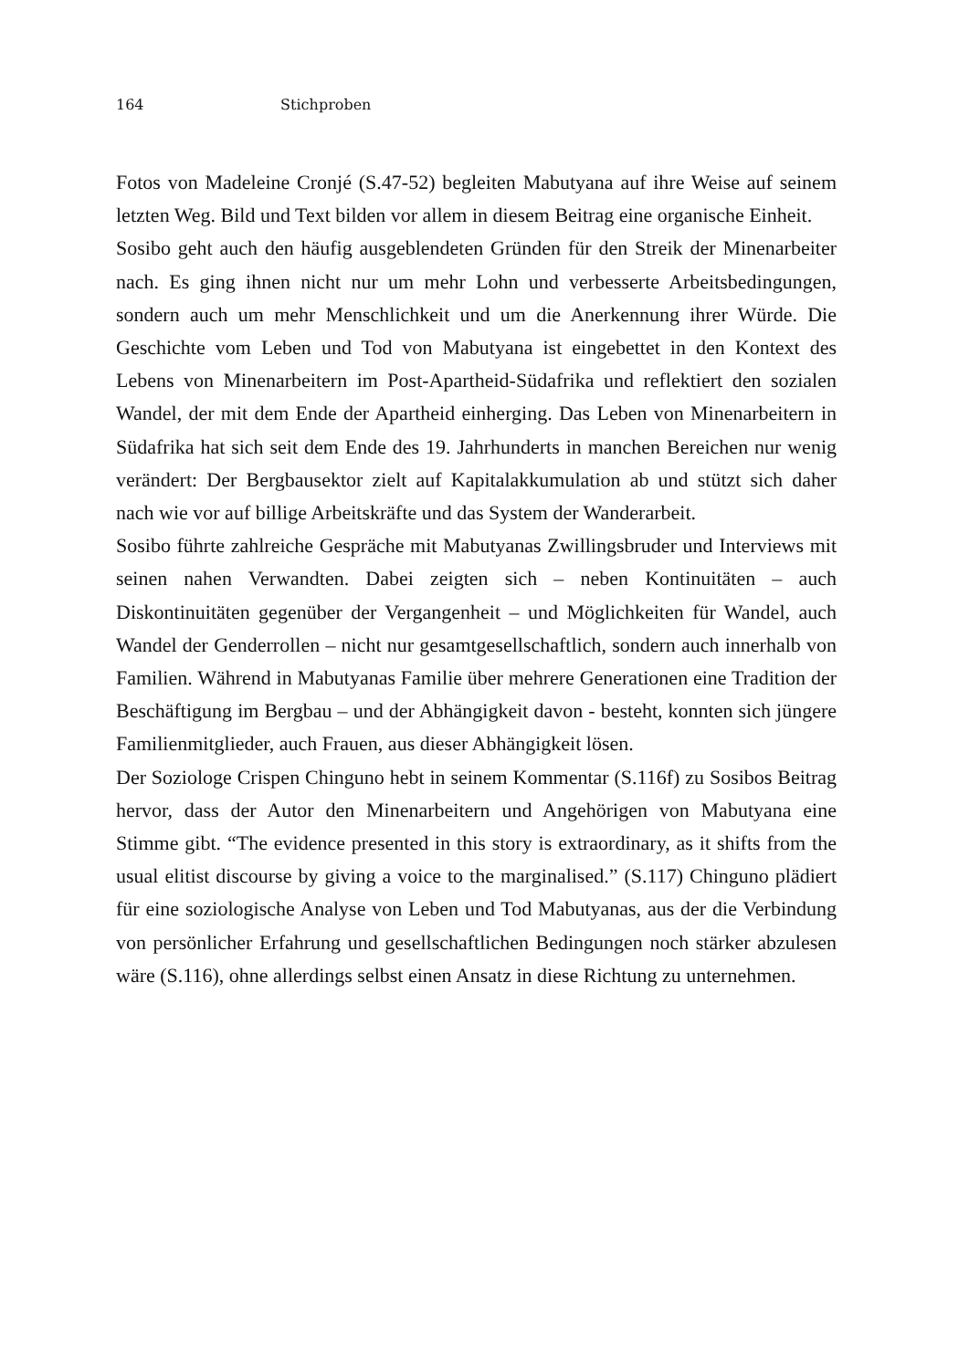164 Stichproben
Fotos von Madeleine Cronjé (S.47-52) begleiten Mabutyana auf ihre Weise auf seinem letzten Weg. Bild und Text bilden vor allem in diesem Beitrag eine organische Einheit.
Sosibo geht auch den häufig ausgeblendeten Gründen für den Streik der Minenarbeiter nach. Es ging ihnen nicht nur um mehr Lohn und verbesserte Arbeitsbedingungen, sondern auch um mehr Menschlichkeit und um die Anerkennung ihrer Würde. Die Geschichte vom Leben und Tod von Mabutyana ist eingebettet in den Kontext des Lebens von Minenarbeitern im Post-Apartheid-Südafrika und reflektiert den sozialen Wandel, der mit dem Ende der Apartheid einherging. Das Leben von Minenarbeitern in Südafrika hat sich seit dem Ende des 19. Jahrhunderts in manchen Bereichen nur wenig verändert: Der Bergbausektor zielt auf Kapitalakkumulation ab und stützt sich daher nach wie vor auf billige Arbeitskräfte und das System der Wanderarbeit.
Sosibo führte zahlreiche Gespräche mit Mabutyanas Zwillingsbruder und Interviews mit seinen nahen Verwandten. Dabei zeigten sich – neben Kontinuitäten – auch Diskontinuitäten gegenüber der Vergangenheit – und Möglichkeiten für Wandel, auch Wandel der Genderrollen – nicht nur gesamtgesellschaftlich, sondern auch innerhalb von Familien. Während in Mabutyanas Familie über mehrere Generationen eine Tradition der Beschäftigung im Bergbau – und der Abhängigkeit davon - besteht, konnten sich jüngere Familienmitglieder, auch Frauen, aus dieser Abhängigkeit lösen.
Der Soziologe Crispen Chinguno hebt in seinem Kommentar (S.116f) zu Sosibos Beitrag hervor, dass der Autor den Minenarbeitern und Angehörigen von Mabutyana eine Stimme gibt. “The evidence presented in this story is extraordinary, as it shifts from the usual elitist discourse by giving a voice to the marginalised.” (S.117) Chinguno plädiert für eine soziologische Analyse von Leben und Tod Mabutyanas, aus der die Verbindung von persönlicher Erfahrung und gesellschaftlichen Bedingungen noch stärker abzulesen wäre (S.116), ohne allerdings selbst einen Ansatz in diese Richtung zu unternehmen.